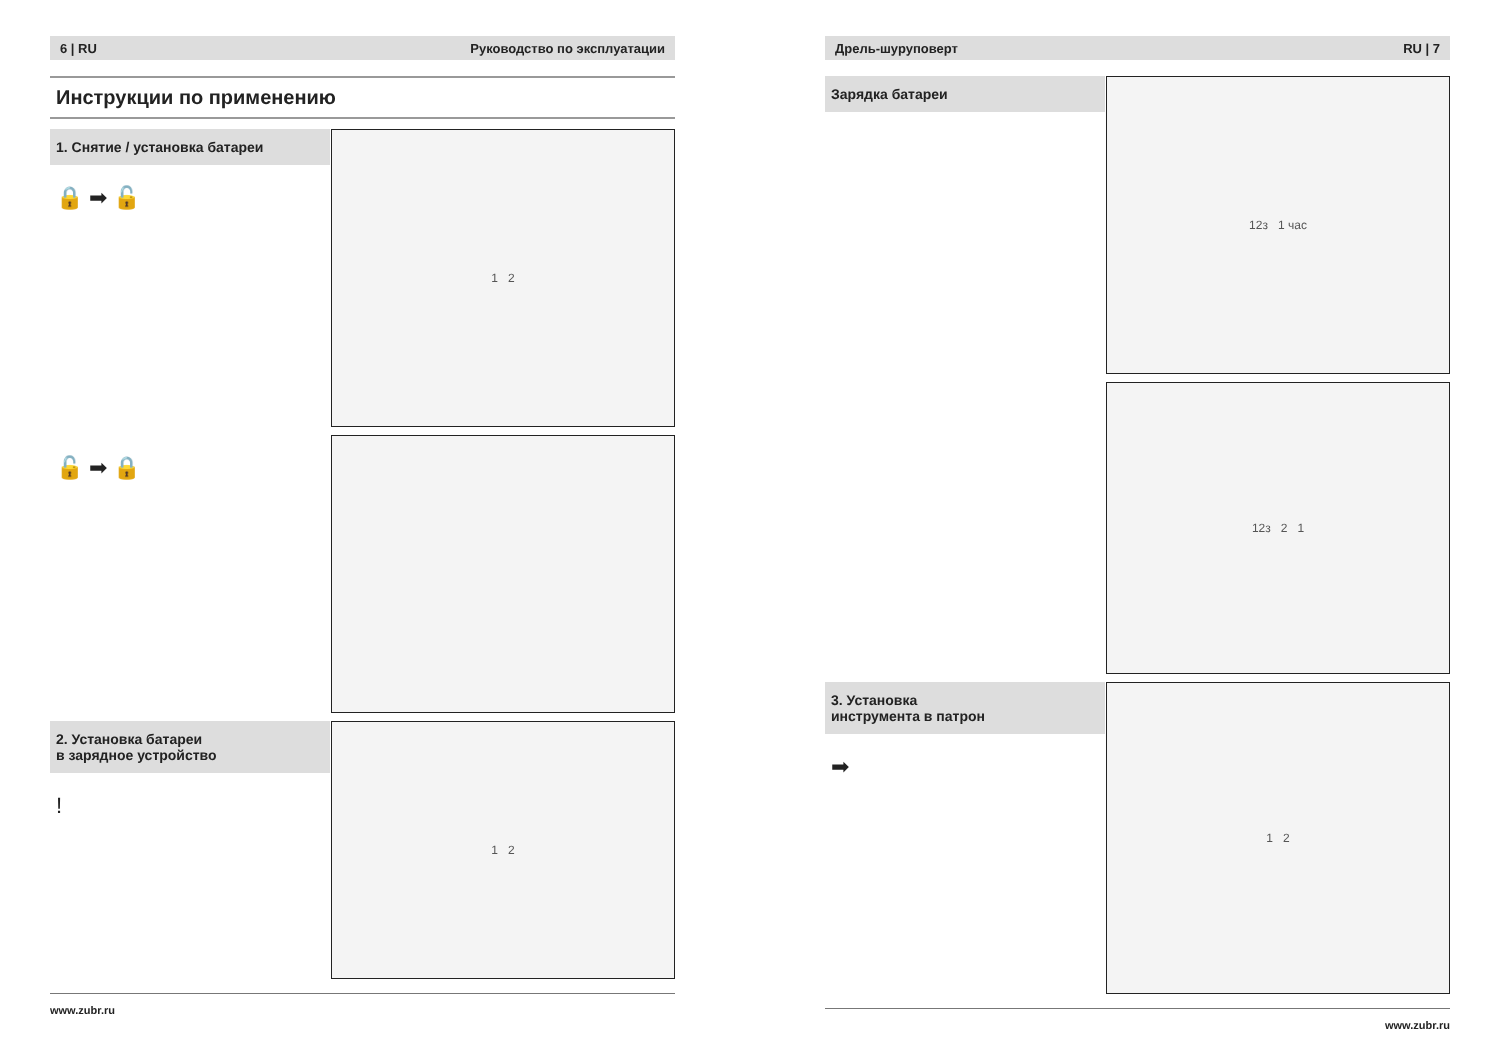6 | RU Руководство по эксплуатации
Инструкции по применению
1. Снятие / установка батареи
🔒 ➡ 🔓
1 2
🔓 ➡ 🔒
2. Установка батареи
в зарядное устройство
!
1 2
www.zubr.ru
Дрель-шуруповерт RU | 7
Зарядка батареи
12з 1 час
12з 2 1
3. Установка
инструмента в патрон
➡
1 2
www.zubr.ru